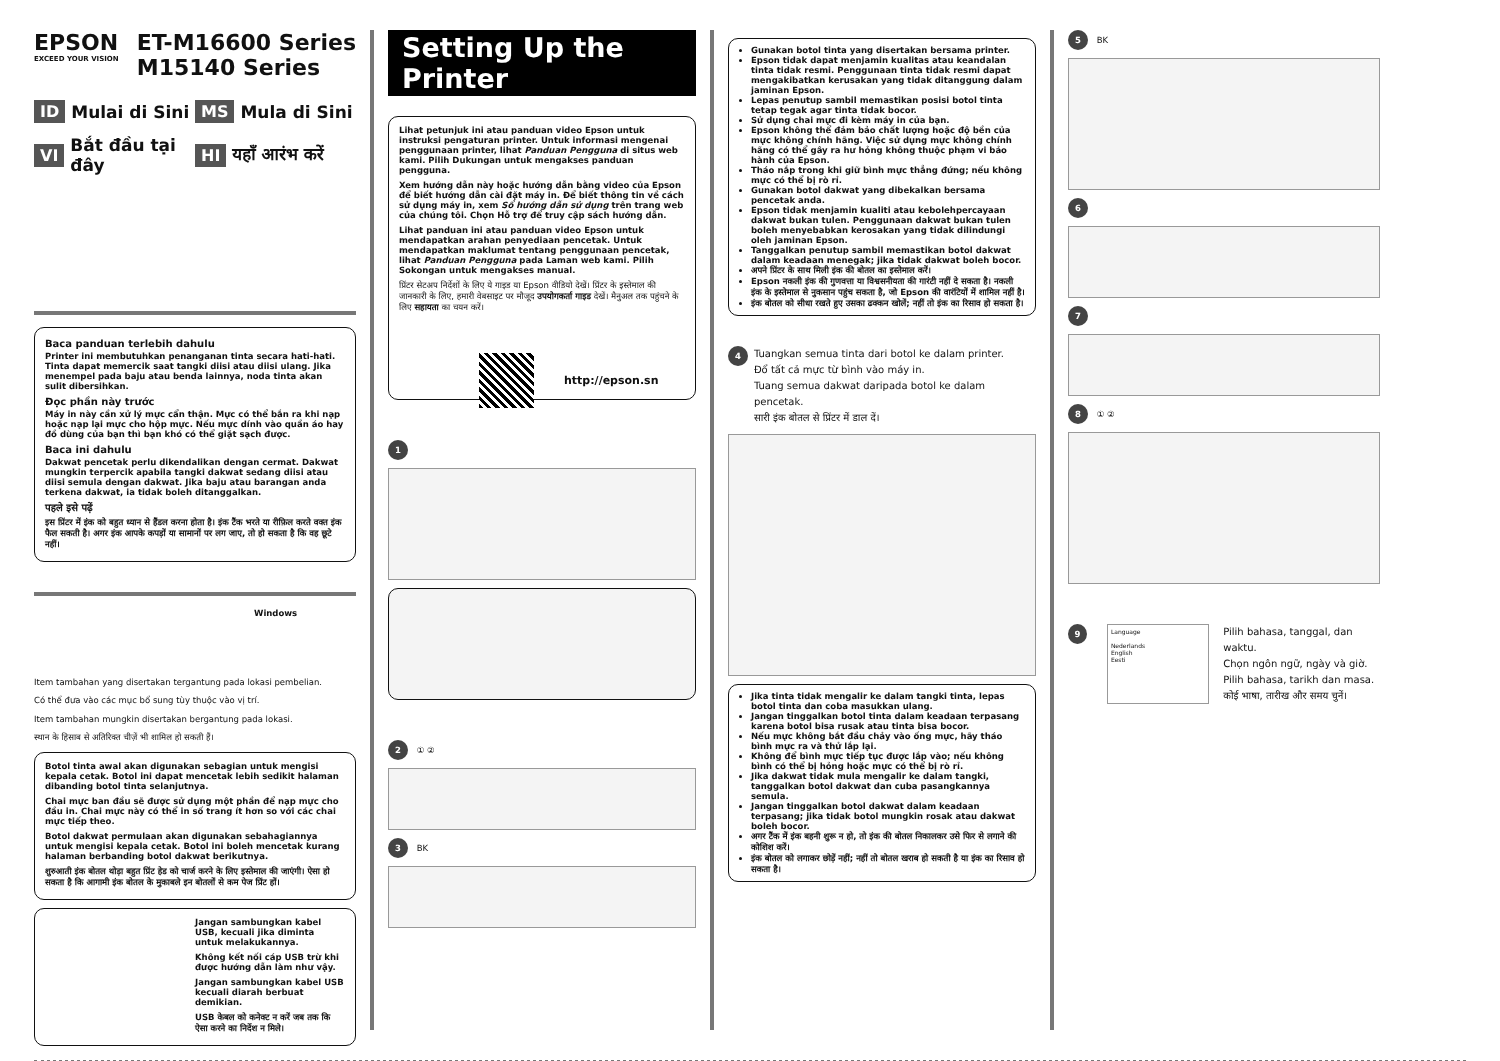EPSON
EXCEED YOUR VISION
ET-M16600 Series
M15140 Series
ID Mulai di Sini
MS Mula di Sini
VI Bắt đầu tại đây
HI यहाँ आरंभ करें
Baca panduan terlebih dahulu
Printer ini membutuhkan penanganan tinta secara hati-hati. Tinta dapat memercik saat tangki diisi atau diisi ulang. Jika menempel pada baju atau benda lainnya, noda tinta akan sulit dibersihkan.
Đọc phần này trước
Máy in này cần xử lý mực cẩn thận. Mực có thể bắn ra khi nạp hoặc nạp lại mực cho hộp mực. Nếu mực dính vào quần áo hay đồ dùng của bạn thì bạn khó có thể giặt sạch được.
Baca ini dahulu
Dakwat pencetak perlu dikendalikan dengan cermat. Dakwat mungkin terpercik apabila tangki dakwat sedang diisi atau diisi semula dengan dakwat. Jika baju atau barangan anda terkena dakwat, ia tidak boleh ditanggalkan.
पहले इसे पढ़ें
इस प्रिंटर में इंक को बहुत ध्यान से हैंडल करना होता है। इंक टैंक भरते या रीफ़िल करते वक्त इंक फैल सकती है। अगर इंक आपके कपड़ों या सामानों पर लग जाए, तो हो सकता है कि वह छूटे नहीं।
Windows
Item tambahan yang disertakan tergantung pada lokasi pembelian.
Có thể đưa vào các mục bổ sung tùy thuộc vào vị trí.
Item tambahan mungkin disertakan bergantung pada lokasi.
स्थान के हिसाब से अतिरिक्त चीज़ें भी शामिल हो सकती हैं।
Botol tinta awal akan digunakan sebagian untuk mengisi kepala cetak. Botol ini dapat mencetak lebih sedikit halaman dibanding botol tinta selanjutnya.
Chai mực ban đầu sẽ được sử dụng một phần để nạp mực cho đầu in. Chai mực này có thể in số trang ít hơn so với các chai mực tiếp theo.
Botol dakwat permulaan akan digunakan sebahagiannya untuk mengisi kepala cetak. Botol ini boleh mencetak kurang halaman berbanding botol dakwat berikutnya.
शुरुआती इंक बोतल थोड़ा बहुत प्रिंट हेड को चार्ज करने के लिए इस्तेमाल की जाएंगी। ऐसा हो सकता है कि आगामी इंक बोतल के मुकाबले इन बोतलों से कम पेज प्रिंट हों।
Jangan sambungkan kabel USB, kecuali jika diminta untuk melakukannya.
Không kết nối cáp USB trừ khi được hướng dẫn làm như vậy.
Jangan sambungkan kabel USB kecuali diarah berbuat demikian.
USB केबल को कनेक्ट न करें जब तक कि ऐसा करने का निर्देश न मिले।
Setting Up the Printer
Lihat petunjuk ini atau panduan video Epson untuk instruksi pengaturan printer. Untuk informasi mengenai penggunaan printer, lihat Panduan Pengguna di situs web kami. Pilih Dukungan untuk mengakses panduan pengguna.
Xem hướng dẫn này hoặc hướng dẫn bằng video của Epson để biết hướng dẫn cài đặt máy in. Để biết thông tin về cách sử dụng máy in, xem Sổ hướng dẫn sử dụng trên trang web của chúng tôi. Chọn Hỗ trợ để truy cập sách hướng dẫn.
Lihat panduan ini atau panduan video Epson untuk mendapatkan arahan penyediaan pencetak. Untuk mendapatkan maklumat tentang penggunaan pencetak, lihat Panduan Pengguna pada Laman web kami. Pilih Sokongan untuk mengakses manual.
प्रिंटर सेटअप निर्देशों के लिए ये गाइड या Epson वीडियो देखें। प्रिंटर के इस्तेमाल की जानकारी के लिए, हमारी वेबसाइट पर मौजूद उपयोगकर्ता गाइड देखें। मैनुअल तक पहुंचने के लिए सहायता का चयन करें।
http://epson.sn
1
2 ① ②
3 BK
Gunakan botol tinta yang disertakan bersama printer.
Epson tidak dapat menjamin kualitas atau keandalan tinta tidak resmi. Penggunaan tinta tidak resmi dapat mengakibatkan kerusakan yang tidak ditanggung dalam jaminan Epson.
Lepas penutup sambil memastikan posisi botol tinta tetap tegak agar tinta tidak bocor.
Sử dụng chai mực đi kèm máy in của bạn.
Epson không thể đảm bảo chất lượng hoặc độ bền của mực không chính hãng. Việc sử dụng mực không chính hãng có thể gây ra hư hỏng không thuộc phạm vi bảo hành của Epson.
Tháo nắp trong khi giữ bình mực thẳng đứng; nếu không mực có thể bị rò rỉ.
Gunakan botol dakwat yang dibekalkan bersama pencetak anda.
Epson tidak menjamin kualiti atau kebolehpercayaan dakwat bukan tulen. Penggunaan dakwat bukan tulen boleh menyebabkan kerosakan yang tidak dilindungi oleh jaminan Epson.
Tanggalkan penutup sambil memastikan botol dakwat dalam keadaan menegak; jika tidak dakwat boleh bocor.
अपने प्रिंटर के साथ मिली इंक की बोतल का इस्तेमाल करें।
Epson नकली इंक की गुणवत्ता या विश्वसनीयता की गारंटी नहीं दे सकता है। नकली इंक के इस्तेमाल से नुकसान पहुंच सकता है, जो Epson की वारंटियों में शामिल नहीं है।
इंक बोतल को सीधा रखते हुए उसका ढक्कन खोलें; नहीं तो इंक का रिसाव हो सकता है।
4
Tuangkan semua tinta dari botol ke dalam printer.
Đổ tất cả mực từ bình vào máy in.
Tuang semua dakwat daripada botol ke dalam pencetak.
सारी इंक बोतल से प्रिंटर में डाल दें।
Jika tinta tidak mengalir ke dalam tangki tinta, lepas botol tinta dan coba masukkan ulang.
Jangan tinggalkan botol tinta dalam keadaan terpasang karena botol bisa rusak atau tinta bisa bocor.
Nếu mực không bắt đầu chảy vào ống mực, hãy tháo bình mực ra và thử lắp lại.
Không để bình mực tiếp tục được lắp vào; nếu không bình có thể bị hỏng hoặc mực có thể bị rò rỉ.
Jika dakwat tidak mula mengalir ke dalam tangki, tanggalkan botol dakwat dan cuba pasangkannya semula.
Jangan tinggalkan botol dakwat dalam keadaan terpasang; jika tidak botol mungkin rosak atau dakwat boleh bocor.
अगर टैंक में इंक बहनी शुरू न हो, तो इंक की बोतल निकालकर उसे फिर से लगाने की कोशिश करें।
इंक बोतल को लगाकर छोड़ें नहीं; नहीं तो बोतल खराब हो सकती है या इंक का रिसाव हो सकता है।
5 BK
6
7
8 ① ②
9
Language
Nederlands
English
Eesti
Pilih bahasa, tanggal, dan waktu.
Chọn ngôn ngữ, ngày và giờ.
Pilih bahasa, tarikh dan masa.
कोई भाषा, तारीख और समय चुनें।